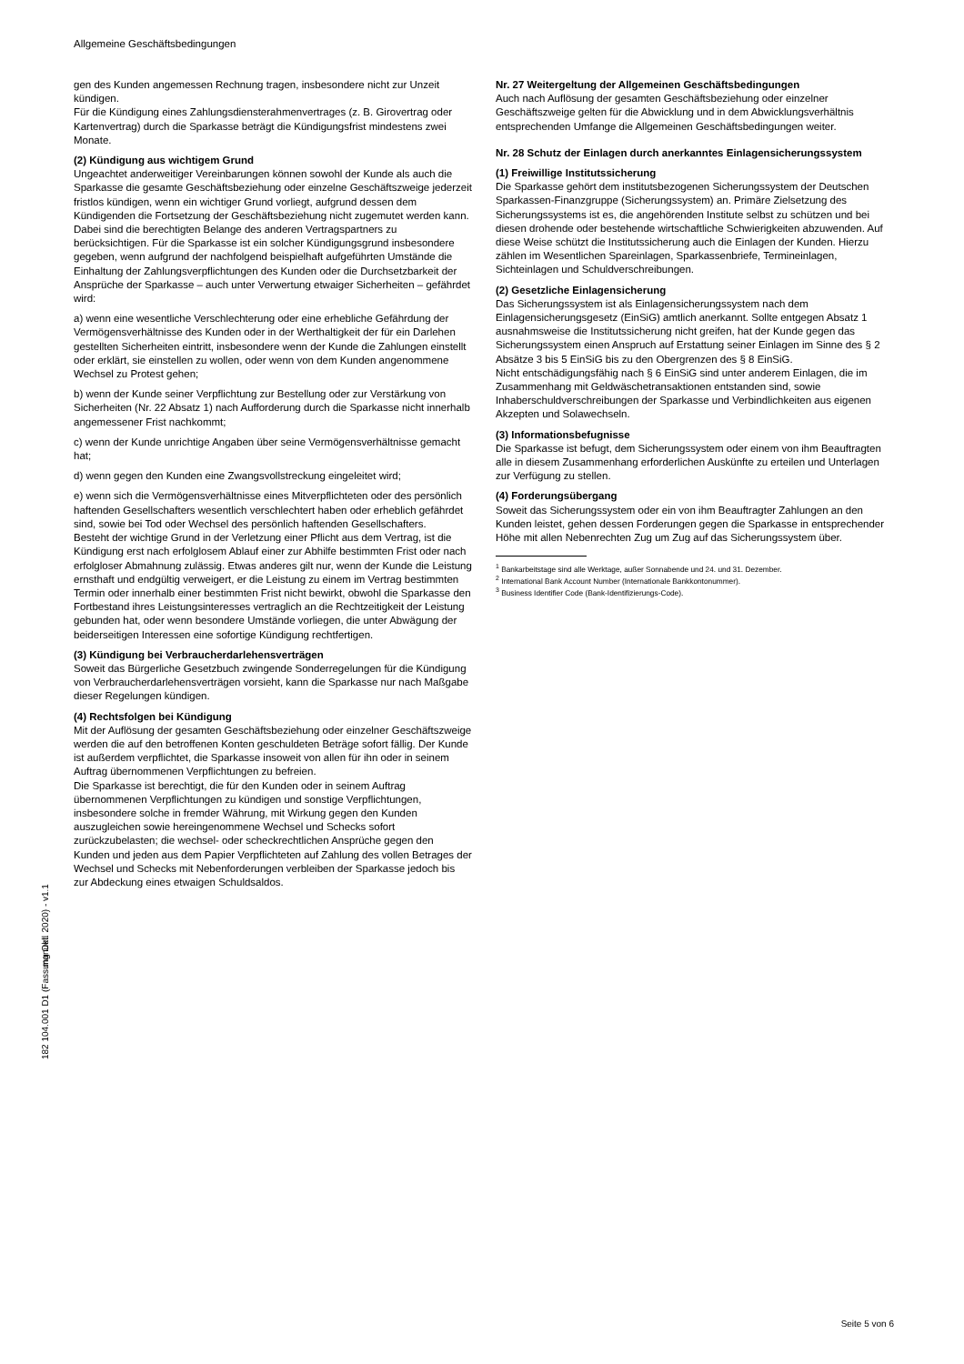Allgemeine Geschäftsbedingungen
gen des Kunden angemessen Rechnung tragen, insbesondere nicht zur Unzeit kündigen.
Für die Kündigung eines Zahlungsdiensterahmenvertrages (z. B. Girovertrag oder Kartenvertrag) durch die Sparkasse beträgt die Kündigungsfrist mindestens zwei Monate.
(2) Kündigung aus wichtigem Grund
Ungeachtet anderweitiger Vereinbarungen können sowohl der Kunde als auch die Sparkasse die gesamte Geschäftsbeziehung oder einzelne Geschäftszweige jederzeit fristlos kündigen, wenn ein wichtiger Grund vorliegt, aufgrund dessen dem Kündigenden die Fortsetzung der Geschäftsbeziehung nicht zugemutet werden kann. Dabei sind die berechtigten Belange des anderen Vertragspartners zu berücksichtigen. Für die Sparkasse ist ein solcher Kündigungsgrund insbesondere gegeben, wenn aufgrund der nachfolgend beispielhaft aufgeführten Umstände die Einhaltung der Zahlungsverpflichtungen des Kunden oder die Durchsetzbarkeit der Ansprüche der Sparkasse – auch unter Verwertung etwaiger Sicherheiten – gefährdet wird:
a) wenn eine wesentliche Verschlechterung oder eine erhebliche Gefährdung der Vermögensverhältnisse des Kunden oder in der Werthaltigkeit der für ein Darlehen gestellten Sicherheiten eintritt, insbesondere wenn der Kunde die Zahlungen einstellt oder erklärt, sie einstellen zu wollen, oder wenn von dem Kunden angenommene Wechsel zu Protest gehen;
b) wenn der Kunde seiner Verpflichtung zur Bestellung oder zur Verstärkung von Sicherheiten (Nr. 22 Absatz 1) nach Aufforderung durch die Sparkasse nicht innerhalb angemessener Frist nachkommt;
c) wenn der Kunde unrichtige Angaben über seine Vermögensverhältnisse gemacht hat;
d) wenn gegen den Kunden eine Zwangsvollstreckung eingeleitet wird;
e) wenn sich die Vermögensverhältnisse eines Mitverpflichteten oder des persönlich haftenden Gesellschafters wesentlich verschlechtert haben oder erheblich gefährdet sind, sowie bei Tod oder Wechsel des persönlich haftenden Gesellschafters.
Besteht der wichtige Grund in der Verletzung einer Pflicht aus dem Vertrag, ist die Kündigung erst nach erfolglosem Ablauf einer zur Abhilfe bestimmten Frist oder nach erfolgloser Abmahnung zulässig. Etwas anderes gilt nur, wenn der Kunde die Leistung ernsthaft und endgültig verweigert, er die Leistung zu einem im Vertrag bestimmten Termin oder innerhalb einer bestimmten Frist nicht bewirkt, obwohl die Sparkasse den Fortbestand ihres Leistungsinteresses vertraglich an die Rechtzeitigkeit der Leistung gebunden hat, oder wenn besondere Umstände vorliegen, die unter Abwägung der beiderseitigen Interessen eine sofortige Kündigung rechtfertigen.
(3) Kündigung bei Verbraucherdarlehensverträgen
Soweit das Bürgerliche Gesetzbuch zwingende Sonderregelungen für die Kündigung von Verbraucherdarlehensverträgen vorsieht, kann die Sparkasse nur nach Maßgabe dieser Regelungen kündigen.
(4) Rechtsfolgen bei Kündigung
Mit der Auflösung der gesamten Geschäftsbeziehung oder einzelner Geschäftszweige werden die auf den betroffenen Konten geschuldeten Beträge sofort fällig. Der Kunde ist außerdem verpflichtet, die Sparkasse insoweit von allen für ihn oder in seinem Auftrag übernommenen Verpflichtungen zu befreien.
Die Sparkasse ist berechtigt, die für den Kunden oder in seinem Auftrag übernommenen Verpflichtungen zu kündigen und sonstige Verpflichtungen, insbesondere solche in fremder Währung, mit Wirkung gegen den Kunden auszugleichen sowie hereingenommene Wechsel und Schecks sofort zurückzubelasten; die wechsel- oder scheckrechtlichen Ansprüche gegen den Kunden und jeden aus dem Papier Verpflichteten auf Zahlung des vollen Betrages der Wechsel und Schecks mit Nebenforderungen verbleiben der Sparkasse jedoch bis zur Abdeckung eines etwaigen Schuldsaldos.
Nr. 27 Weitergeltung der Allgemeinen Geschäftsbedingungen
Auch nach Auflösung der gesamten Geschäftsbeziehung oder einzelner Geschäftszweige gelten für die Abwicklung und in dem Abwicklungsverhältnis entsprechenden Umfange die Allgemeinen Geschäftsbedingungen weiter.
Nr. 28 Schutz der Einlagen durch anerkanntes Einlagensicherungssystem
(1) Freiwillige Institutssicherung
Die Sparkasse gehört dem institutsbezogenen Sicherungssystem der Deutschen Sparkassen-Finanzgruppe (Sicherungssystem) an. Primäre Zielsetzung des Sicherungssystems ist es, die angehörenden Institute selbst zu schützen und bei diesen drohende oder bestehende wirtschaftliche Schwierigkeiten abzuwenden. Auf diese Weise schützt die Institutssicherung auch die Einlagen der Kunden. Hierzu zählen im Wesentlichen Spareinlagen, Sparkassenbriefe, Termineinlagen, Sichteinlagen und Schuldverschreibungen.
(2) Gesetzliche Einlagensicherung
Das Sicherungssystem ist als Einlagensicherungssystem nach dem Einlagensicherungsgesetz (EinSiG) amtlich anerkannt. Sollte entgegen Absatz 1 ausnahmsweise die Institutssicherung nicht greifen, hat der Kunde gegen das Sicherungssystem einen Anspruch auf Erstattung seiner Einlagen im Sinne des § 2 Absätze 3 bis 5 EinSiG bis zu den Obergrenzen des § 8 EinSiG.
Nicht entschädigungsfähig nach § 6 EinSiG sind unter anderem Einlagen, die im Zusammenhang mit Geldwäschetransaktionen entstanden sind, sowie Inhaberschuldverschreibungen der Sparkasse und Verbindlichkeiten aus eigenen Akzepten und Solawechseln.
(3) Informationsbefugnisse
Die Sparkasse ist befugt, dem Sicherungssystem oder einem von ihm Beauftragten alle in diesem Zusammenhang erforderlichen Auskünfte zu erteilen und Unterlagen zur Verfügung zu stellen.
(4) Forderungsübergang
Soweit das Sicherungssystem oder ein von ihm Beauftragter Zahlungen an den Kunden leistet, gehen dessen Forderungen gegen die Sparkasse in entsprechender Höhe mit allen Nebenrechten Zug um Zug auf das Sicherungssystem über.
<sup>1</sup> Bankarbeitstage sind alle Werktage, außer Sonnabende und 24. und 31. Dezember.
<sup>2</sup> International Bank Account Number (Internationale Bankkontonummer).
<sup>3</sup> Business Identifier Code (Bank-Identifizierungs-Code).
manuell
182 104.001 D1 (Fassung Okt. 2020) - v1.1
Seite 5 von 6